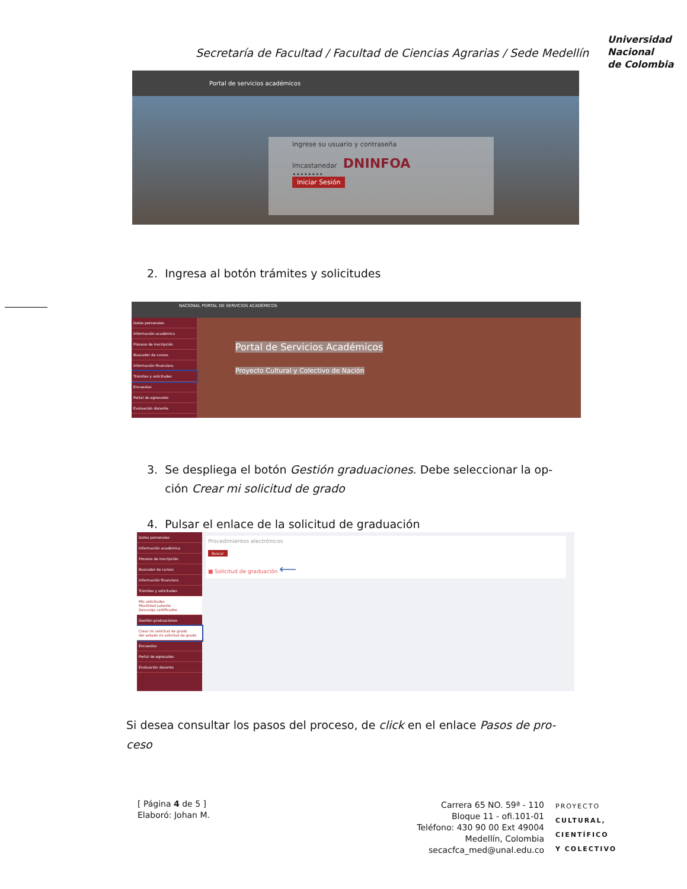Secretaría de Facultad / Facultad de Ciencias Agrarias / Sede Medellín
Universidad
Nacional
de Colombia
Portal de servicios académicos
Ingrese su usuario y contraseña
lmcastanedar DNINFOA
••••••••
Iniciar Sesión
2. Ingresa al botón trámites y solicitudes
NACIONAL PORTAL DE SERVICIOS ACADÉMICOS
Datos personales
Información académica
Proceso de inscripción
Buscador de cursos
Información financiera
Trámites y solicitudes
Encuestas
Portal de egresados
Evaluación docente
Portal de Servicios Académicos
Proyecto Cultural y Colectivo de Nación
3. Se despliega el botón Gestión graduaciones. Debe seleccionar la op-
ción Crear mi solicitud de grado
4. Pulsar el enlace de la solicitud de graduación
Datos personales
Información académica
Proceso de inscripción
Buscador de cursos
Información financiera
Trámites y solicitudes
Mis solicitudes
Movilidad saliente
Descarga certificados
Gestión graduaciones
Crear mi solicitud de grado
Ver estado mi solicitud de grado
Encuestas
Portal de egresados
Evaluación docente
Procedimientos electrónicos
Buscar
■ Solicitud de graduación ⟵
Si desea consultar los pasos del proceso, de click en el enlace Pasos de pro-
ceso
[ Página 4 de 5 ]
Elaboró: Johan M.
Carrera 65 NO. 59ª - 110
Bloque 11 - ofi.101-01
Teléfono: 430 90 00 Ext 49004
Medellín, Colombia
secacfca_med@unal.edu.co
PROYECTO
CULTURAL,
CIENTÍFICO
Y COLECTIVO